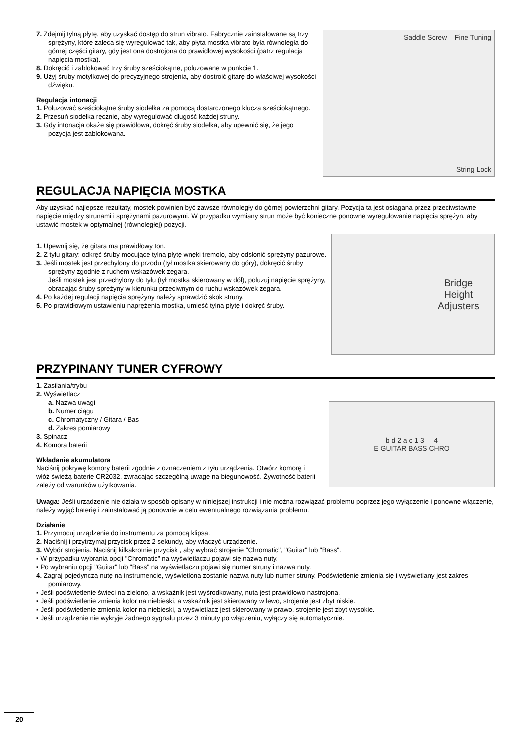7. Zdejmij tylną płytę, aby uzyskać dostęp do strun vibrato. Fabrycznie zainstalowane są trzy sprężyny, które zaleca się wyregulować tak, aby płyta mostka vibrato była równoległa do górnej części gitary, gdy jest ona dostrojona do prawidłowej wysokości (patrz regulacja napięcia mostka).
8. Dokręcić i zablokować trzy śruby sześciokątne, poluzowane w punkcie 1.
9. Użyj śruby motylkowej do precyzyjnego strojenia, aby dostroić gitarę do właściwej wysokości dźwięku.
Regulacja intonacji
1. Poluzować sześciokątne śruby siodełka za pomocą dostarczonego klucza sześciokątnego.
2. Przesuń siodełka ręcznie, aby wyregulować długość każdej struny.
3. Gdy intonacja okaże się prawidłowa, dokręć śruby siodełka, aby upewnić się, że jego pozycja jest zablokowana.
Saddle Screw Fine Tuning
String Lock
REGULACJA NAPIĘCIA MOSTKA
Aby uzyskać najlepsze rezultaty, mostek powinien być zawsze równoległy do górnej powierzchni gitary. Pozycja ta jest osiągana przez przeciwstawne napięcie między strunami i sprężynami pazurowymi. W przypadku wymiany strun może być konieczne ponowne wyregulowanie napięcia sprężyn, aby ustawić mostek w optymalnej (równoległej) pozycji.
1. Upewnij się, że gitara ma prawidłowy ton.
2. Z tyłu gitary: odkręć śruby mocujące tylną płytę wnęki tremolo, aby odsłonić sprężyny pazurowe.
3. Jeśli mostek jest przechylony do przodu (tył mostka skierowany do góry), dokręcić śruby sprężyny zgodnie z ruchem wskazówek zegara.
Jeśli mostek jest przechylony do tyłu (tył mostka skierowany w dół), poluzuj napięcie sprężyny, obracając śruby sprężyny w kierunku przeciwnym do ruchu wskazówek zegara.
4. Po każdej regulacji napięcia sprężyny należy sprawdzić skok struny.
5. Po prawidłowym ustawieniu naprężenia mostka, umieść tylną płytę i dokręć śruby.
Bridge
Height
Adjusters
PRZYPINANY TUNER CYFROWY
1. Zasilania/trybu
2. Wyświetlacz
a. Nazwa uwagi
b. Numer ciągu
c. Chromatyczny / Gitara / Bas
d. Zakres pomiarowy
3. Spinacz
4. Komora baterii
Wkładanie akumulatora
Naciśnij pokrywę komory baterii zgodnie z oznaczeniem z tyłu urządzenia. Otwórz komorę i włóż świeżą baterię CR2032, zwracając szczególną uwagę na biegunowość. Żywotność baterii zależy od warunków użytkowania.
b d 2 a c 1 3 4
E GUITAR BASS CHRO
Uwaga: Jeśli urządzenie nie działa w sposób opisany w niniejszej instrukcji i nie można rozwiązać problemu poprzez jego wyłączenie i ponowne włączenie, należy wyjąć baterię i zainstalować ją ponownie w celu ewentualnego rozwiązania problemu.
Działanie
1. Przymocuj urządzenie do instrumentu za pomocą klipsa.
2. Naciśnij i przytrzymaj przycisk przez 2 sekundy, aby włączyć urządzenie.
3. Wybór strojenia. Naciśnij kilkakrotnie przycisk , aby wybrać strojenie "Chromatic", "Guitar" lub "Bass".
▪ W przypadku wybrania opcji "Chromatic" na wyświetlaczu pojawi się nazwa nuty.
▪ Po wybraniu opcji "Guitar" lub "Bass" na wyświetlaczu pojawi się numer struny i nazwa nuty.
4. Zagraj pojedynczą nutę na instrumencie, wyświetlona zostanie nazwa nuty lub numer struny. Podświetlenie zmienia się i wyświetlany jest zakres pomiarowy.
▪ Jeśli podświetlenie świeci na zielono, a wskaźnik jest wyśrodkowany, nuta jest prawidłowo nastrojona.
▪ Jeśli podświetlenie zmienia kolor na niebieski, a wskaźnik jest skierowany w lewo, strojenie jest zbyt niskie.
▪ Jeśli podświetlenie zmienia kolor na niebieski, a wyświetlacz jest skierowany w prawo, strojenie jest zbyt wysokie.
▪ Jeśli urządzenie nie wykryje żadnego sygnału przez 3 minuty po włączeniu, wyłączy się automatycznie.
20